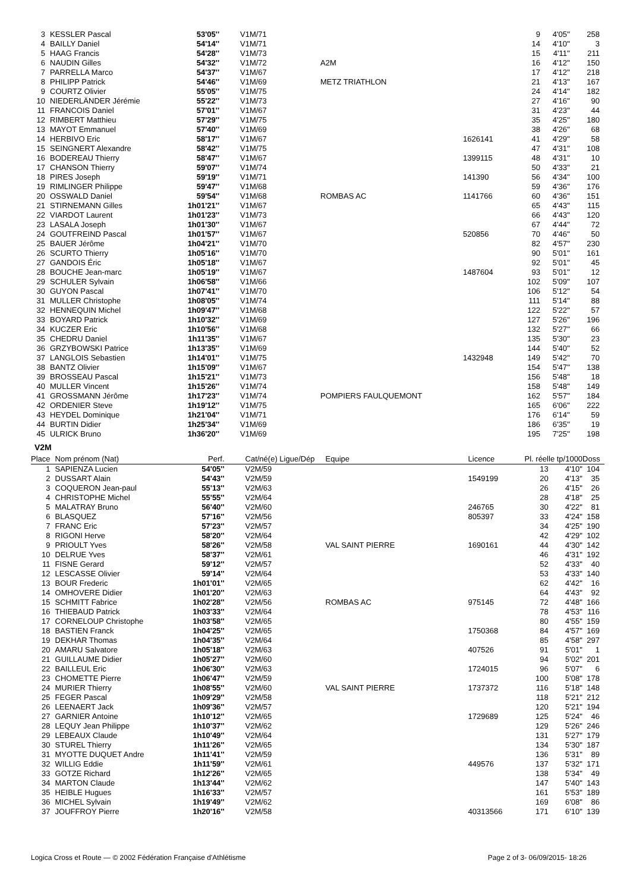| 3 | KESSLER Pascal | 53'05'' | V1M/71 | | | 9 | 4'05'' | 258 |
| 4 | BAILLY Daniel | 54'14'' | V1M/71 | | | 14 | 4'10'' | 3 |
| 5 | HAAG Francis | 54'28'' | V1M/73 | | | 15 | 4'11'' | 211 |
| 6 | NAUDIN Gilles | 54'32'' | V1M/72 | A2M | | 16 | 4'12'' | 150 |
| 7 | PARRELLA Marco | 54'37'' | V1M/67 | | | 17 | 4'12'' | 218 |
| 8 | PHILIPP Patrick | 54'46'' | V1M/69 | METZ TRIATHLON | | 21 | 4'13'' | 167 |
| 9 | COURTZ Olivier | 55'05'' | V1M/75 | | | 24 | 4'14'' | 182 |
| 10 | NIEDERLÄNDER Jérémie | 55'22'' | V1M/73 | | | 27 | 4'16'' | 90 |
| 11 | FRANCOIS Daniel | 57'01'' | V1M/67 | | | 31 | 4'23'' | 44 |
| 12 | RIMBERT Matthieu | 57'29'' | V1M/75 | | | 35 | 4'25'' | 180 |
| 13 | MAYOT Emmanuel | 57'40'' | V1M/69 | | | 38 | 4'26'' | 68 |
| 14 | HERBIVO Eric | 58'17'' | V1M/67 | | 1626141 | 41 | 4'29'' | 58 |
| 15 | SEINGNERT Alexandre | 58'42'' | V1M/75 | | | 47 | 4'31'' | 108 |
| 16 | BODEREAU Thierry | 58'47'' | V1M/67 | | 1399115 | 48 | 4'31'' | 10 |
| 17 | CHANSON Thierry | 59'07'' | V1M/74 | | | 50 | 4'33'' | 21 |
| 18 | PIRES Joseph | 59'19'' | V1M/71 | | 141390 | 56 | 4'34'' | 100 |
| 19 | RIMLINGER Philippe | 59'47'' | V1M/68 | | | 59 | 4'36'' | 176 |
| 20 | OSSWALD Daniel | 59'54'' | V1M/68 | ROMBAS AC | 1141766 | 60 | 4'36'' | 151 |
| 21 | STIRNEMANN Gilles | 1h01'21'' | V1M/67 | | | 65 | 4'43'' | 115 |
| 22 | VIARDOT Laurent | 1h01'23'' | V1M/73 | | | 66 | 4'43'' | 120 |
| 23 | LASALA Joseph | 1h01'30'' | V1M/67 | | | 67 | 4'44'' | 72 |
| 24 | GOUTFREIND Pascal | 1h01'57'' | V1M/67 | | 520856 | 70 | 4'46'' | 50 |
| 25 | BAUER Jérôme | 1h04'21'' | V1M/70 | | | 82 | 4'57'' | 230 |
| 26 | SCURTO Thierry | 1h05'16'' | V1M/70 | | | 90 | 5'01'' | 161 |
| 27 | GANDOIS Éric | 1h05'18'' | V1M/67 | | | 92 | 5'01'' | 45 |
| 28 | BOUCHE Jean-marc | 1h05'19'' | V1M/67 | | 1487604 | 93 | 5'01'' | 12 |
| 29 | SCHULER Sylvain | 1h06'58'' | V1M/66 | | | 102 | 5'09'' | 107 |
| 30 | GUYON Pascal | 1h07'41'' | V1M/70 | | | 106 | 5'12'' | 54 |
| 31 | MULLER Christophe | 1h08'05'' | V1M/74 | | | 111 | 5'14'' | 88 |
| 32 | HENNEQUIN Michel | 1h09'47'' | V1M/68 | | | 122 | 5'22'' | 57 |
| 33 | BOYARD Patrick | 1h10'32'' | V1M/69 | | | 127 | 5'26'' | 196 |
| 34 | KUCZER Eric | 1h10'56'' | V1M/68 | | | 132 | 5'27'' | 66 |
| 35 | CHEDRU Daniel | 1h11'35'' | V1M/67 | | | 135 | 5'30'' | 23 |
| 36 | GRZYBOWSKI Patrice | 1h13'35'' | V1M/69 | | | 144 | 5'40'' | 52 |
| 37 | LANGLOIS Sebastien | 1h14'01'' | V1M/75 | | 1432948 | 149 | 5'42'' | 70 |
| 38 | BANTZ Olivier | 1h15'09'' | V1M/67 | | | 154 | 5'47'' | 138 |
| 39 | BROSSEAU Pascal | 1h15'21'' | V1M/73 | | | 156 | 5'48'' | 18 |
| 40 | MULLER Vincent | 1h15'26'' | V1M/74 | | | 158 | 5'48'' | 149 |
| 41 | GROSSMANN Jérôme | 1h17'23'' | V1M/74 | POMPIERS FAULQUEMONT | | 162 | 5'57'' | 184 |
| 42 | ORDENIER Steve | 1h19'12'' | V1M/75 | | | 165 | 6'06'' | 222 |
| 43 | HEYDEL Dominique | 1h21'04'' | V1M/71 | | | 176 | 6'14'' | 59 |
| 44 | BURTIN Didier | 1h25'34'' | V1M/69 | | | 186 | 6'35'' | 19 |
| 45 | ULRICK Bruno | 1h36'20'' | V1M/69 | | | 195 | 7'25'' | 198 |
V2M
| Place | Nom prénom (Nat) | Perf. | Cat/né(e) Ligue/Dép | Equipe | Licence | Pl. réelle tp/1000 | | Doss |
| --- | --- | --- | --- | --- | --- | --- | --- | --- |
| 1 | SAPIENZA Lucien | 54'05'' | V2M/59 | | | 13 | 4'10'' | 104 |
| 2 | DUSSART Alain | 54'43'' | V2M/59 | | 1549199 | 20 | 4'13'' | 35 |
| 3 | COQUERON Jean-paul | 55'13'' | V2M/63 | | | 26 | 4'15'' | 26 |
| 4 | CHRISTOPHE Michel | 55'55'' | V2M/64 | | | 28 | 4'18'' | 25 |
| 5 | MALATRAY Bruno | 56'40'' | V2M/60 | | 246765 | 30 | 4'22'' | 81 |
| 6 | BLASQUEZ | 57'16'' | V2M/56 | | 805397 | 33 | 4'24'' | 158 |
| 7 | FRANC Eric | 57'23'' | V2M/57 | | | 34 | 4'25'' | 190 |
| 8 | RIGONI Herve | 58'20'' | V2M/64 | | | 42 | 4'29'' | 102 |
| 9 | PRIOULT Yves | 58'26'' | V2M/58 | VAL SAINT PIERRE | 1690161 | 44 | 4'30'' | 142 |
| 10 | DELRUE Yves | 58'37'' | V2M/61 | | | 46 | 4'31'' | 192 |
| 11 | FISNE Gerard | 59'12'' | V2M/57 | | | 52 | 4'33'' | 40 |
| 12 | LESCASSE Olivier | 59'14'' | V2M/64 | | | 53 | 4'33'' | 140 |
| 13 | BOUR Frederic | 1h01'01'' | V2M/65 | | | 62 | 4'42'' | 16 |
| 14 | OMHOVERE Didier | 1h01'20'' | V2M/63 | | | 64 | 4'43'' | 92 |
| 15 | SCHMITT Fabrice | 1h02'28'' | V2M/56 | ROMBAS AC | 975145 | 72 | 4'48'' | 166 |
| 16 | THIEBAUD Patrick | 1h03'33'' | V2M/64 | | | 78 | 4'53'' | 116 |
| 17 | CORNELOUP Christophe | 1h03'58'' | V2M/65 | | | 80 | 4'55'' | 159 |
| 18 | BASTIEN Franck | 1h04'25'' | V2M/65 | | 1750368 | 84 | 4'57'' | 169 |
| 19 | DEKHAR Thomas | 1h04'35'' | V2M/64 | | | 85 | 4'58'' | 297 |
| 20 | AMARU Salvatore | 1h05'18'' | V2M/63 | | 407526 | 91 | 5'01'' | 1 |
| 21 | GUILLAUME Didier | 1h05'27'' | V2M/60 | | | 94 | 5'02'' | 201 |
| 22 | BAILLEUL Eric | 1h06'30'' | V2M/63 | | 1724015 | 96 | 5'07'' | 6 |
| 23 | CHOMETTE Pierre | 1h06'47'' | V2M/59 | | | 100 | 5'08'' | 178 |
| 24 | MURIER Thierry | 1h08'55'' | V2M/60 | VAL SAINT PIERRE | 1737372 | 116 | 5'18'' | 148 |
| 25 | FEGER Pascal | 1h09'29'' | V2M/58 | | | 118 | 5'21'' | 212 |
| 26 | LEENAERT Jack | 1h09'36'' | V2M/57 | | | 120 | 5'21'' | 194 |
| 27 | GARNIER Antoine | 1h10'12'' | V2M/65 | | 1729689 | 125 | 5'24'' | 46 |
| 28 | LEQUY Jean Philippe | 1h10'37'' | V2M/62 | | | 129 | 5'26'' | 246 |
| 29 | LEBEAUX Claude | 1h10'49'' | V2M/64 | | | 131 | 5'27'' | 179 |
| 30 | STUREL Thierry | 1h11'26'' | V2M/65 | | | 134 | 5'30'' | 187 |
| 31 | MYOTTE DUQUET Andre | 1h11'41'' | V2M/59 | | | 136 | 5'31'' | 89 |
| 32 | WILLIG Eddie | 1h11'59'' | V2M/61 | | 449576 | 137 | 5'32'' | 171 |
| 33 | GOTZE Richard | 1h12'26'' | V2M/65 | | | 138 | 5'34'' | 49 |
| 34 | MARTON Claude | 1h13'44'' | V2M/62 | | | 147 | 5'40'' | 143 |
| 35 | HEIBLE Hugues | 1h16'33'' | V2M/57 | | | 161 | 5'53'' | 189 |
| 36 | MICHEL Sylvain | 1h19'49'' | V2M/62 | | | 169 | 6'08'' | 86 |
| 37 | JOUFFROY Pierre | 1h20'16'' | V2M/58 | | 40313566 | 171 | 6'10'' | 139 |
Logica Cross et Route — © 2002 Fédération Française d'Athlétisme Page 2 of 3- 06/09/2015- 18:26